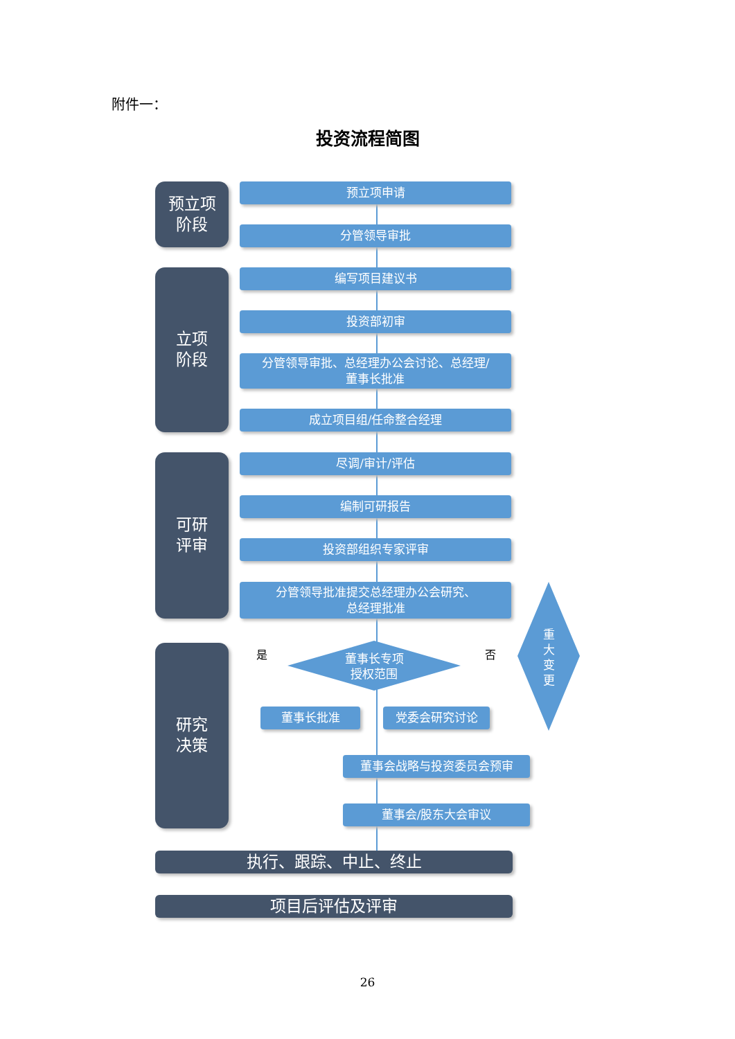附件一：
投资流程简图
预立项
阶段
立项
阶段
可研
评审
研究
决策
预立项申请
分管领导审批
编写项目建议书
投资部初审
分管领导审批、总经理办公会讨论、总经理/
董事长批准
成立项目组/任命整合经理
尽调/审计/评估
编制可研报告
投资部组织专家评审
分管领导批准提交总经理办公会研究、
总经理批准
董事长专项
授权范围
是 否
重
大
变
更
董事长批准 党委会研究讨论
董事会战略与投资委员会预审
董事会/股东大会审议
执行、跟踪、中止、终止
项目后评估及评审
26